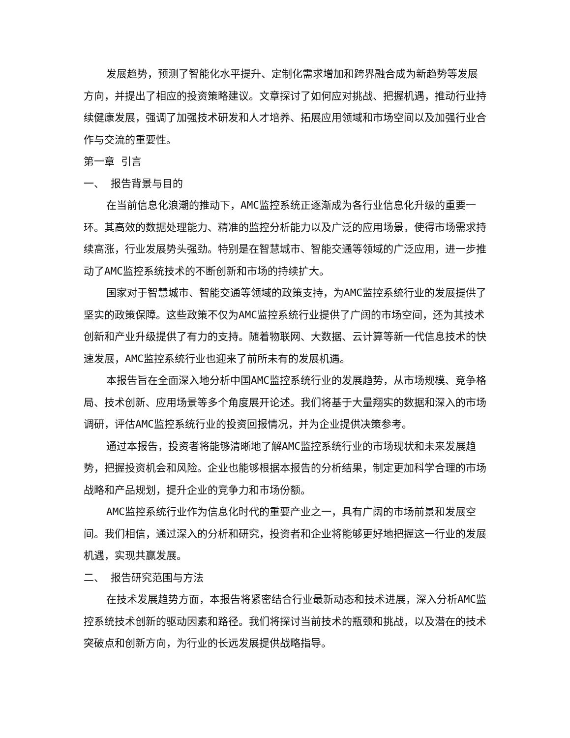发展趋势，预测了智能化水平提升、定制化需求增加和跨界融合成为新趋势等发展方向，并提出了相应的投资策略建议。文章探讨了如何应对挑战、把握机遇，推动行业持续健康发展，强调了加强技术研发和人才培养、拓展应用领域和市场空间以及加强行业合作与交流的重要性。
第一章 引言
一、 报告背景与目的
在当前信息化浪潮的推动下，AMC监控系统正逐渐成为各行业信息化升级的重要一环。其高效的数据处理能力、精准的监控分析能力以及广泛的应用场景，使得市场需求持续高涨，行业发展势头强劲。特别是在智慧城市、智能交通等领域的广泛应用，进一步推动了AMC监控系统技术的不断创新和市场的持续扩大。
国家对于智慧城市、智能交通等领域的政策支持，为AMC监控系统行业的发展提供了坚实的政策保障。这些政策不仅为AMC监控系统行业提供了广阔的市场空间，还为其技术创新和产业升级提供了有力的支持。随着物联网、大数据、云计算等新一代信息技术的快速发展，AMC监控系统行业也迎来了前所未有的发展机遇。
本报告旨在全面深入地分析中国AMC监控系统行业的发展趋势，从市场规模、竞争格局、技术创新、应用场景等多个角度展开论述。我们将基于大量翔实的数据和深入的市场调研，评估AMC监控系统行业的投资回报情况，并为企业提供决策参考。
通过本报告，投资者将能够清晰地了解AMC监控系统行业的市场现状和未来发展趋势，把握投资机会和风险。企业也能够根据本报告的分析结果，制定更加科学合理的市场战略和产品规划，提升企业的竞争力和市场份额。
AMC监控系统行业作为信息化时代的重要产业之一，具有广阔的市场前景和发展空间。我们相信，通过深入的分析和研究，投资者和企业将能够更好地把握这一行业的发展机遇，实现共赢发展。
二、 报告研究范围与方法
在技术发展趋势方面，本报告将紧密结合行业最新动态和技术进展，深入分析AMC监控系统技术创新的驱动因素和路径。我们将探讨当前技术的瓶颈和挑战，以及潜在的技术突破点和创新方向，为行业的长远发展提供战略指导。